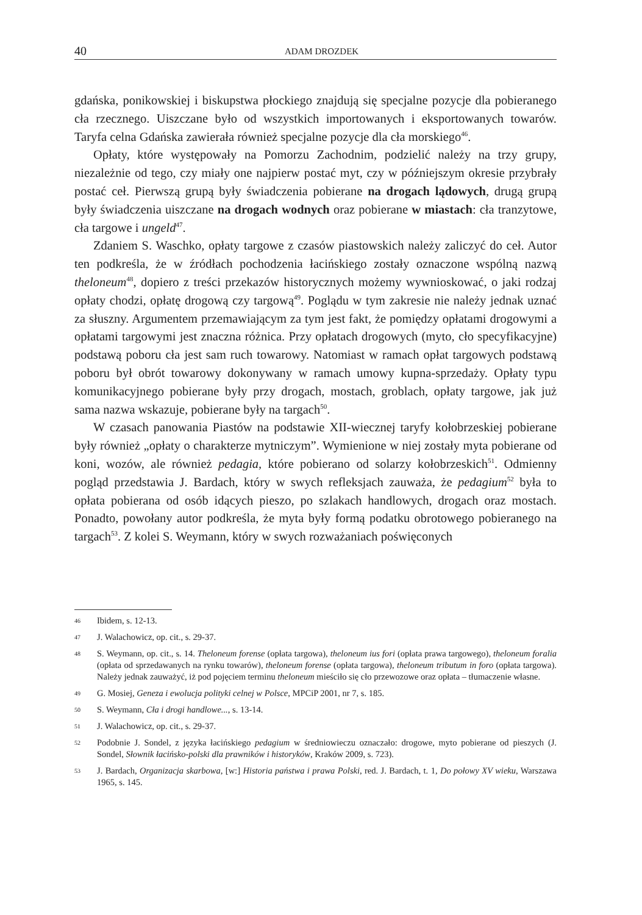40 ADAM DROZDEK
gdańska, ponikowskiej i biskupstwa płockiego znajdują się specjalne pozycje dla pobieranego cła rzecznego. Uiszczane było od wszystkich importowanych i eksportowanych towarów. Taryfa celna Gdańska zawierała również specjalne pozycje dla cła morskiego<sup>46</sup>.
Opłaty, które występowały na Pomorzu Zachodnim, podzielić należy na trzy grupy, niezależnie od tego, czy miały one najpierw postać myt, czy w późniejszym okresie przybrały postać ceł. Pierwszą grupą były świadczenia pobierane na drogach lądowych, drugą grupą były świadczenia uiszczane na drogach wodnych oraz pobierane w miastach: cła tranzytowe, cła targowe i ungeld<sup>47</sup>.
Zdaniem S. Waschko, opłaty targowe z czasów piastowskich należy zaliczyć do ceł. Autor ten podkreśla, że w źródłach pochodzenia łacińskiego zostały oznaczone wspólną nazwą theloneum<sup>48</sup>, dopiero z treści przekazów historycznych możemy wywnioskować, o jaki rodzaj opłaty chodzi, opłatę drogową czy targową<sup>49</sup>. Poglądu w tym zakresie nie należy jednak uznać za słuszny. Argumentem przemawiającym za tym jest fakt, że pomiędzy opłatami drogowymi a opłatami targowymi jest znaczna różnica. Przy opłatach drogowych (myto, cło specyfikacyjne) podstawą poboru cła jest sam ruch towarowy. Natomiast w ramach opłat targowych podstawą poboru był obrót towarowy dokonywany w ramach umowy kupna-sprzedaży. Opłaty typu komunikacyjnego pobierane były przy drogach, mostach, groblach, opłaty targowe, jak już sama nazwa wskazuje, pobierane były na targach<sup>50</sup>.
W czasach panowania Piastów na podstawie XII-wiecznej taryfy kołobrzeskiej pobierane były również „opłaty o charakterze mytniczym”. Wymienione w niej zostały myta pobierane od koni, wozów, ale również pedagia, które pobierano od solarzy kołobrzeskich<sup>51</sup>. Odmienny pogląd przedstawia J. Bardach, który w swych refleksjach zauważa, że pedagium<sup>52</sup> była to opłata pobierana od osób idących pieszo, po szlakach handlowych, drogach oraz mostach. Ponadto, powołany autor podkreśla, że myta były formą podatku obrotowego pobieranego na targach<sup>53</sup>. Z kolei S. Weymann, który w swych rozważaniach poświęconych
46 Ibidem, s. 12-13.
47 J. Walachowicz, op. cit., s. 29-37.
48 S. Weymann, op. cit., s. 14. Theloneum forense (opłata targowa), theloneum ius fori (opłata prawa targowego), theloneum foralia (opłata od sprzedawanych na rynku towarów), theloneum forense (opłata targowa), theloneum tributum in foro (opłata targowa). Należy jednak zauważyć, iż pod pojęciem terminu theloneum mieściło się cło przewozowe oraz opłata – tłumaczenie własne.
49 G. Mosiej, Geneza i ewolucja polityki celnej w Polsce, MPCiP 2001, nr 7, s. 185.
50 S. Weymann, Cła i drogi handlowe..., s. 13-14.
51 J. Walachowicz, op. cit., s. 29-37.
52 Podobnie J. Sondel, z języka łacińskiego pedagium w średniowieczu oznaczało: drogowe, myto pobierane od pieszych (J. Sondel, Słownik łacińsko-polski dla prawników i historyków, Kraków 2009, s. 723).
53 J. Bardach, Organizacja skarbowa, [w:] Historia państwa i prawa Polski, red. J. Bardach, t. 1, Do połowy XV wieku, Warszawa 1965, s. 145.